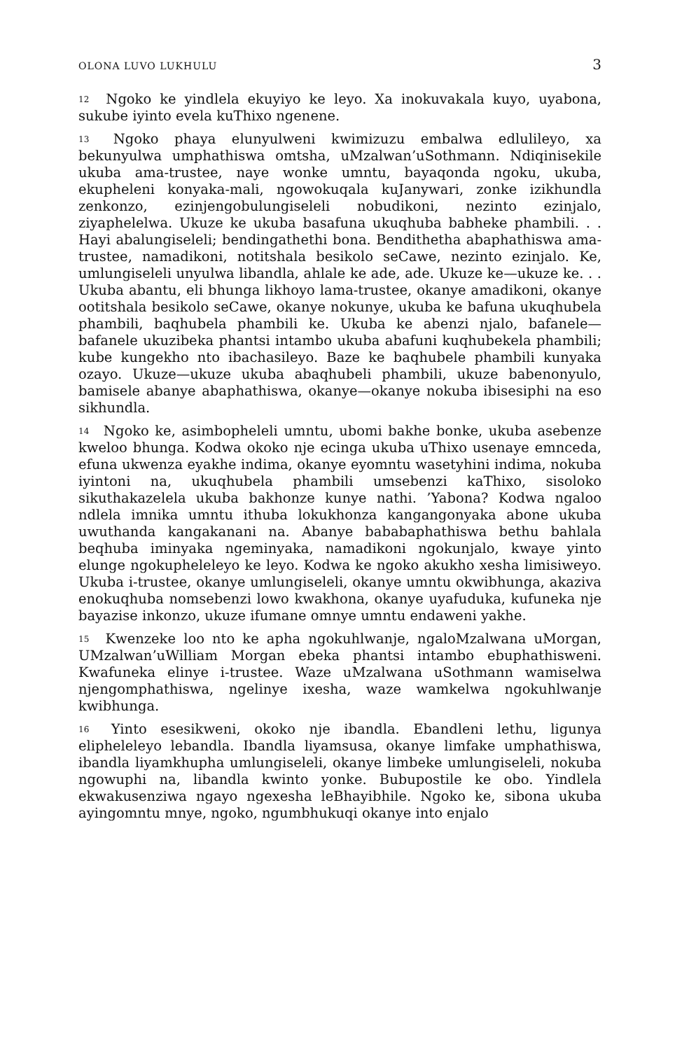OLONA LUVO LUKHULU 3
<sup>12</sup> Ngoko ke yindlela ekuyiyo ke leyo. Xa inokuvakala kuyo, uyabona, sukube iyinto evela kuThixo ngenene.
<sup>13</sup> Ngoko phaya elunyulweni kwimizuzu embalwa edlulileyo, xa bekunyulwa umphathiswa omtsha, uMzalwan’uSothmann. Ndiqinisekile ukuba ama-trustee, naye wonke umntu, bayaqonda ngoku, ukuba, ekupheleni konyaka-mali, ngowokuqala kuJanywari, zonke izikhundla zenkonzo, ezinjengobulungiseleli nobudikoni, nezinto ezinjalo, ziyaphelelwa. Ukuze ke ukuba basafuna ukuqhuba babheke phambili. . . Hayi abalungiseleli; bendingathethi bona. Bendithetha abaphathiswa ama-trustee, namadikoni, notitshala besikolo seCawe, nezinto ezinjalo. Ke, umlungiseleli unyulwa libandla, ahlale ke ade, ade. Ukuze ke—ukuze ke. . . Ukuba abantu, eli bhunga likhoyo lama-trustee, okanye amadikoni, okanye ootitshala besikolo seCawe, okanye nokunye, ukuba ke bafuna ukuqhubela phambili, baqhubela phambili ke. Ukuba ke abenzi njalo, bafanele—bafanele ukuzibeka phantsi intambo ukuba abafuni kuqhubekela phambili; kube kungekho nto ibachasileyo. Baze ke baqhubele phambili kunyaka ozayo. Ukuze—ukuze ukuba abaqhubeli phambili, ukuze babenonyulo, bamisele abanye abaphathiswa, okanye—okanye nokuba ibisesiphi na eso sikhundla.
<sup>14</sup> Ngoko ke, asimbopheleli umntu, ubomi bakhe bonke, ukuba asebenze kweloo bhunga. Kodwa okoko nje ecinga ukuba uThixo usenaye emnceda, efuna ukwenza eyakhe indima, okanye eyomntu wasetyhini indima, nokuba iyintoni na, ukuqhubela phambili umsebenzi kaThixo, sisoloko sikuthakazelela ukuba bakhonze kunye nathi. ’Yabona? Kodwa ngaloo ndlela imnika umntu ithuba lokukhonza kangangonyaka abone ukuba uwuthanda kangakanani na. Abanye bababaphathiswa bethu bahlala beqhuba iminyaka ngeminyaka, namadikoni ngokunjalo, kwaye yinto elunge ngokupheleleyo ke leyo. Kodwa ke ngoko akukho xesha limisiweyo. Ukuba i-trustee, okanye umlungiseleli, okanye umntu okwibhunga, akaziva enokuqhuba nomsebenzi lowo kwakhona, okanye uyafuduka, kufuneka nje bayazise inkonzo, ukuze ifumane omnye umntu endaweni yakhe.
<sup>15</sup> Kwenzeke loo nto ke apha ngokuhlwanje, ngaloMzalwana uMorgan, UMzalwan’uWilliam Morgan ebeka phantsi intambo ebuphathisweni. Kwafuneka elinye i-trustee. Waze uMzalwana uSothmann wamiselwa njengomphathiswa, ngelinye ixesha, waze wamkelwa ngokuhlwanje kwibhunga.
<sup>16</sup> Yinto esesikweni, okoko nje ibandla. Ebandleni lethu, ligunya elipheleleyo lebandla. Ibandla liyamsusa, okanye limfake umphathiswa, ibandla liyamkhupha umlungiseleli, okanye limbeke umlungiseleli, nokuba ngowuphi na, libandla kwinto yonke. Bubupostile ke obo. Yindlela ekwakusenziwa ngayo ngexesha leBhayibhile. Ngoko ke, sibona ukuba ayingomntu mnye, ngoko, ngumbhukuqi okanye into enjalo